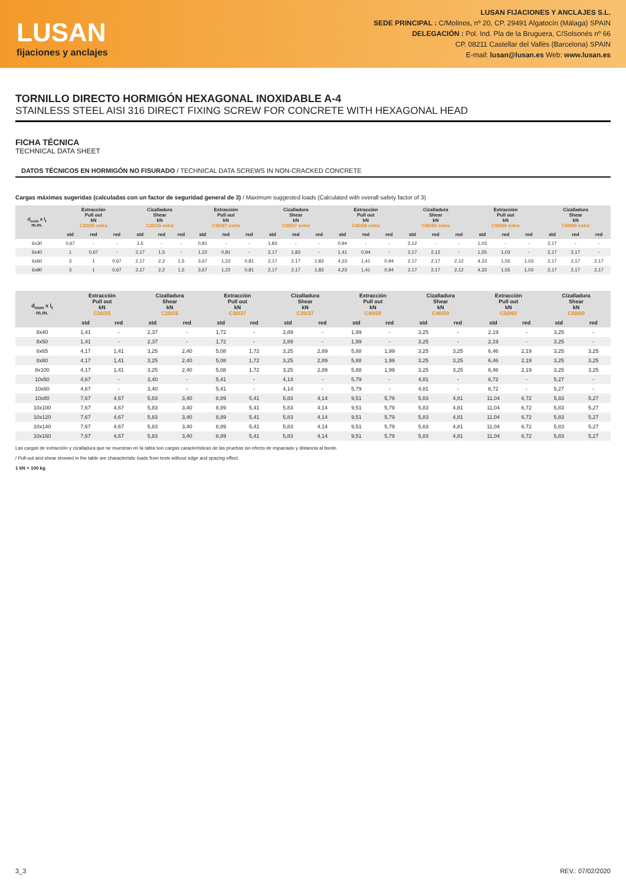LUSAN
fijaciones y anclajes
LUSAN FIJACIONES Y ANCLAJES S.L.
SEDE PRINCIPAL : C/Molinos, nº 20, CP. 29491 Algatocín (Málaga) SPAIN
DELEGACIÓN : Pol. Ind. Pla de la Bruguera, C/Solsonés nº 66
CP. 08211 Castellar del Vallès (Barcelona) SPAIN
E-mail: lusan@lusan.es Web: www.lusan.es
TORNILLO DIRECTO HORMIGÓN HEXAGONAL INOXIDABLE A-4
STAINLESS STEEL AISI 316 DIRECT FIXING SCREW FOR CONCRETE WITH HEXAGONAL HEAD
FICHA TÉCNICA
TECHNICAL DATA SHEET
DATOS TÉCNICOS EN HORMIGÓN NO FISURADO / TECHNICAL DATA SCREWS IN NON-CRACKED CONCRETE
Cargas máximas sugeridas (calculadas con un factor de seguridad general de 3) / Maximum suggested loads (Calculated with overall safety factor of 3)
| d<sub>nom</sub> x l<sub>t</sub> m.m. | Extracción Pull out kN C20/25 extra | | | Cizalladura Shear kN C20/25 extra | | | Extracción Pull out kN C30/37 extra | | | Cizalladura Shear kN C30/37 extra | | | Extracción Pull out kN C40/50 extra | | | Cizalladura Shear kN C40/50 extra | | | Extracción Pull out kN C50/60 extra | | | Cizalladura Shear kN C50/60 extra | | |
| --- | --- | --- | --- | --- | --- | --- | --- | --- | --- | --- | --- | --- | --- | --- | --- | --- | --- | --- | --- | --- | --- | --- | --- | --- |
| | std | red | red | std | red | red | std | red | red | std | red | red | std | red | red | std | red | red | std | red | red | std | red | red |
| 6x30 | 0,67 | - | - | 1,5 | - | - | 0,81 | - | - | 1,83 | - | - | 0,94 | - | - | 2,12 | - | - | 1,03 | - | - | 2,17 | - | - |
| 6x40 | 1 | 0,67 | - | 2,17 | 1,5 | - | 1,22 | 0,81 | - | 2,17 | 1,83 | - | 1,41 | 0,94 | - | 2,17 | 2,12 | - | 1,55 | 1,03 | - | 2,17 | 2,17 | - |
| 6x60 | 3 | 1 | 0,67 | 2,17 | 2,2 | 1,5 | 3,67 | 1,22 | 0,81 | 2,17 | 2,17 | 1,83 | 4,23 | 1,41 | 0,94 | 2,17 | 2,17 | 2,12 | 4,33 | 1,55 | 1,03 | 2,17 | 2,17 | 2,17 |
| 6x80 | 3 | 1 | 0,67 | 2,17 | 2,2 | 1,5 | 3,67 | 1,22 | 0,81 | 2,17 | 2,17 | 1,83 | 4,23 | 1,41 | 0,94 | 2,17 | 2,17 | 2,12 | 4,33 | 1,55 | 1,03 | 2,17 | 2,17 | 2,17 |
| d<sub>nom</sub> x l<sub>t</sub> m.m. | Extracción Pull out kN C20/25 | | Cizalladura Shear kN C20/25 | | Extracción Pull out kN C30/37 | | Cizalladura Shear kN C30/37 | | Extracción Pull out kN C40/50 | | Cizalladura Shear kN C40/50 | | Extracción Pull out kN C50/60 | | Cizalladura Shear kN C50/60 | |
| --- | --- | --- | --- | --- | --- | --- | --- | --- | --- | --- | --- | --- | --- | --- | --- | --- |
| | std | red | std | red | std | red | std | red | std | red | std | red | std | red | std | red |
| 8x40 | 1,41 | - | 2,37 | - | 1,72 | - | 2,89 | - | 1,99 | - | 3,25 | - | 2,19 | - | 3,25 | - |
| 8x50 | 1,41 | - | 2,37 | - | 1,72 | - | 2,89 | - | 1,99 | - | 3,25 | - | 2,19 | - | 3,25 | - |
| 8x65 | 4,17 | 1,41 | 3,25 | 2,40 | 5,08 | 1,72 | 3,25 | 2,89 | 5,88 | 1,99 | 3,25 | 3,25 | 6,46 | 2,19 | 3,25 | 3,25 |
| 8x80 | 4,17 | 1,41 | 3,25 | 2,40 | 5,08 | 1,72 | 3,25 | 2,89 | 5,88 | 1,99 | 3,25 | 3,25 | 6,46 | 2,19 | 3,25 | 3,25 |
| 8x100 | 4,17 | 1,41 | 3,25 | 2,40 | 5,08 | 1,72 | 3,25 | 2,89 | 5,88 | 1,99 | 3,25 | 3,25 | 6,46 | 2,19 | 3,25 | 3,25 |
| 10x50 | 4,67 | - | 3,40 | - | 5,41 | - | 4,14 | - | 5,79 | - | 4,81 | - | 6,72 | - | 5,27 | - |
| 10x60 | 4,67 | - | 3,40 | - | 5,41 | - | 4,14 | - | 5,79 | - | 4,81 | - | 6,72 | - | 5,27 | - |
| 10x80 | 7,67 | 4,67 | 5,83 | 3,40 | 8,89 | 5,41 | 5,83 | 4,14 | 9,51 | 5,79 | 5,83 | 4,81 | 11,04 | 6,72 | 5,83 | 5,27 |
| 10x100 | 7,67 | 4,67 | 5,83 | 3,40 | 8,89 | 5,41 | 5,83 | 4,14 | 9,51 | 5,79 | 5,83 | 4,81 | 11,04 | 6,72 | 5,83 | 5,27 |
| 10x120 | 7,67 | 4,67 | 5,83 | 3,40 | 8,89 | 5,41 | 5,83 | 4,14 | 9,51 | 5,79 | 5,83 | 4,81 | 11,04 | 6,72 | 5,83 | 5,27 |
| 10x140 | 7,67 | 4,67 | 5,83 | 3,40 | 8,89 | 5,41 | 5,83 | 4,14 | 9,51 | 5,79 | 5,83 | 4,81 | 11,04 | 6,72 | 5,83 | 5,27 |
| 10x160 | 7,67 | 4,67 | 5,83 | 3,40 | 8,89 | 5,41 | 5,83 | 4,14 | 9,51 | 5,79 | 5,83 | 4,81 | 11,04 | 6,72 | 5,83 | 5,27 |
Las cargas de extracción y cizalladura que se muestran en la tabla son cargas características de las pruebas sin efecto de espaciado y distancia al borde.
/ Pull-out and shear showed in the table are characteristic loads from tests without edge and spacing effect.
1 kN = 100 kg
3_3 REV.: 07/02/2020